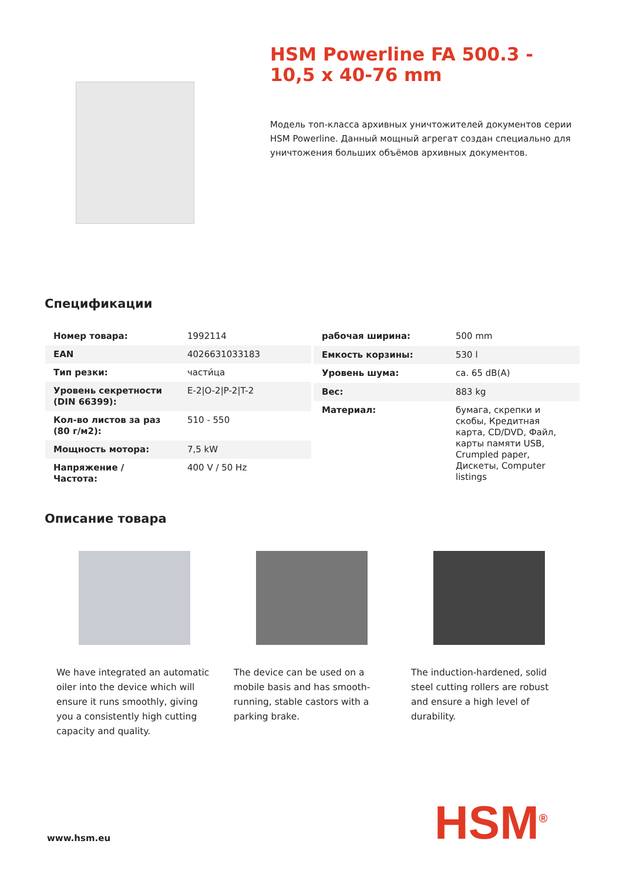HSM Powerline FA 500.3 - 10,5 x 40-76 mm
Модель топ-класса архивных уничтожителей документов серии HSM Powerline. Данный мощный агрегат создан специально для уничтожения больших объёмов архивных документов.
Спецификации
| Номер товара: | 1992114 |
| EAN | 4026631033183 |
| Тип резки: | части́ца |
| Уровень секретности (DIN 66399): | E-2/O-2/P-2/T-2 |
| Кол-во листов за раз (80 г/м2): | 510 - 550 |
| Мощность мотора: | 7,5 kW |
| Напряжение / Частота: | 400 V / 50 Hz |
| рабочая ширина: | 500 mm |
| Емкость корзины: | 530 l |
| Уровень шума: | ca. 65 dB(A) |
| Вес: | 883 kg |
| Материал: | бумага, скрепки и скобы, Кредитная карта, CD/DVD, Файл, карты памяти USB, Crumpled paper, Дискеты, Computer listings |
Описание товара
We have integrated an automatic oiler into the device which will ensure it runs smoothly, giving you a consistently high cutting capacity and quality.
The device can be used on a mobile basis and has smooth-running, stable castors with a parking brake.
The induction-hardened, solid steel cutting rollers are robust and ensure a high level of durability.
www.hsm.eu HSM<sup>®</sup>